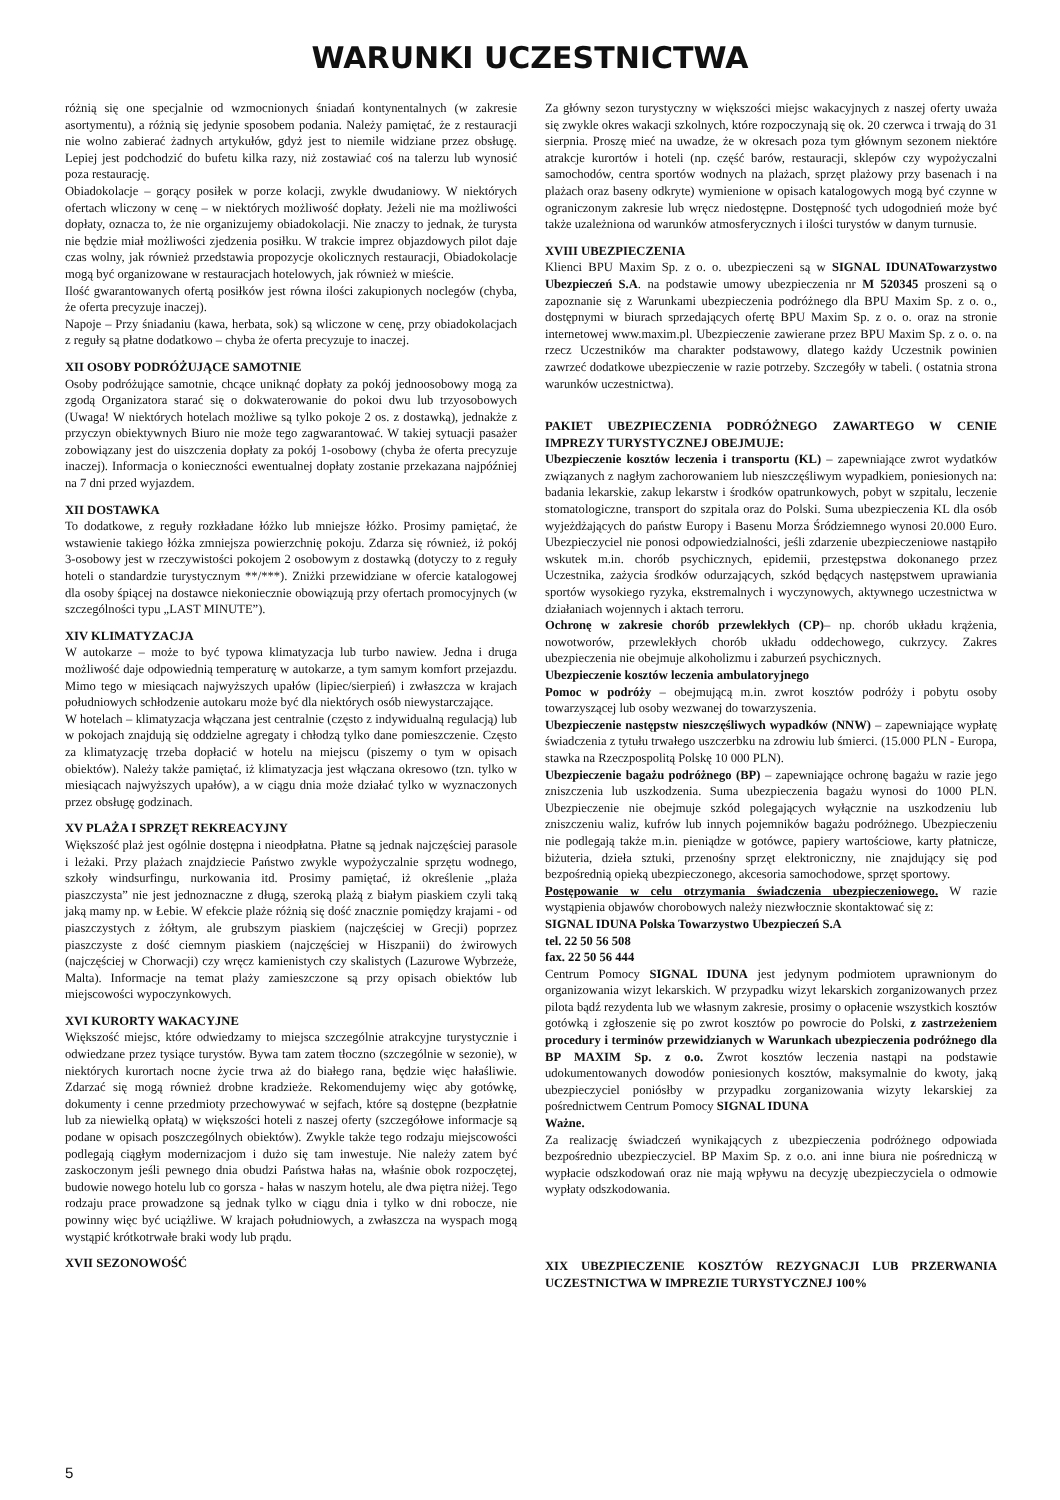WARUNKI UCZESTNICTWA
różnią się one specjalnie od wzmocnionych śniadań kontynentalnych (w zakresie asortymentu), a różnią się jedynie sposobem podania. Należy pamiętać, że z restauracji nie wolno zabierać żadnych artykułów, gdyż jest to niemile widziane przez obsługę. Lepiej jest podchodzić do bufetu kilka razy, niż zostawiać coś na talerzu lub wynosić poza restaurację.
Obiadokolacje – gorący posiłek w porze kolacji, zwykle dwudaniowy. W niektórych ofertach wliczony w cenę – w niektórych możliwość dopłaty. Jeżeli nie ma możliwości dopłaty, oznacza to, że nie organizujemy obiadokolacji. Nie znaczy to jednak, że turysta nie będzie miał możliwości zjedzenia posiłku. W trakcie imprez objazdowych pilot daje czas wolny, jak również przedstawia propozycje okolicznych restauracji, Obiadokolacje mogą być organizowane w restauracjach hotelowych, jak również w mieście.
Ilość gwarantowanych ofertą posiłków jest równa ilości zakupionych noclegów (chyba, że oferta precyzuje inaczej).
Napoje – Przy śniadaniu (kawa, herbata, sok) są wliczone w cenę, przy obiadokolacjach z reguły są płatne dodatkowo – chyba że oferta precyzuje to inaczej.
XII OSOBY PODRÓŻUJĄCE SAMOTNIE
Osoby podróżujące samotnie, chcące uniknąć dopłaty za pokój jednoosobowy mogą za zgodą Organizatora starać się o dokwaterowanie do pokoi dwu lub trzyosobowych (Uwaga! W niektórych hotelach możliwe są tylko pokoje 2 os. z dostawką), jednakże z przyczyn obiektywnych Biuro nie może tego zagwarantować. W takiej sytuacji pasażer zobowiązany jest do uiszczenia dopłaty za pokój 1-osobowy (chyba że oferta precyzuje inaczej). Informacja o konieczności ewentualnej dopłaty zostanie przekazana najpóźniej na 7 dni przed wyjazdem.
XII DOSTAWKA
To dodatkowe, z reguły rozkładane łóżko lub mniejsze łóżko. Prosimy pamiętać, że wstawienie takiego łóżka zmniejsza powierzchnię pokoju. Zdarza się również, iż pokój 3-osobowy jest w rzeczywistości pokojem 2 osobowym z dostawką (dotyczy to z reguły hoteli o standardzie turystycznym **/***). Zniżki przewidziane w ofercie katalogowej dla osoby śpiącej na dostawce niekoniecznie obowiązują przy ofertach promocyjnych (w szczególności typu „LAST MINUTE”).
XIV KLIMATYZACJA
W autokarze – może to być typowa klimatyzacja lub turbo nawiew. Jedna i druga możliwość daje odpowiednią temperaturę w autokarze, a tym samym komfort przejazdu. Mimo tego w miesiącach najwyższych upałów (lipiec/sierpień) i zwłaszcza w krajach południowych schłodzenie autokaru może być dla niektórych osób niewystarczające.
W hotelach – klimatyzacja włączana jest centralnie (często z indywidualną regulacją) lub w pokojach znajdują się oddzielne agregaty i chłodzą tylko dane pomieszczenie. Często za klimatyzację trzeba dopłacić w hotelu na miejscu (piszemy o tym w opisach obiektów). Należy także pamiętać, iż klimatyzacja jest włączana okresowo (tzn. tylko w miesiącach najwyższych upałów), a w ciągu dnia może działać tylko w wyznaczonych przez obsługę godzinach.
XV PLAŻA I SPRZĘT REKREACYJNY
Większość plaż jest ogólnie dostępna i nieodpłatna. Płatne są jednak najczęściej parasole i leżaki. Przy plażach znajdziecie Państwo zwykle wypożyczalnie sprzętu wodnego, szkoły windsurfingu, nurkowania itd. Prosimy pamiętać, iż określenie „plaża piaszczysta” nie jest jednoznaczne z długą, szeroką plażą z białym piaskiem czyli taką jaką mamy np. w Łebie. W efekcie plaże różnią się dość znacznie pomiędzy krajami - od piaszczystych z żółtym, ale grubszym piaskiem (najczęściej w Grecji) poprzez piaszczyste z dość ciemnym piaskiem (najczęściej w Hiszpanii) do żwirowych (najczęściej w Chorwacji) czy wręcz kamienistych czy skalistych (Lazurowe Wybrzeże, Malta). Informacje na temat plaży zamieszczone są przy opisach obiektów lub miejscowości wypoczynkowych.
XVI KURORTY WAKACYJNE
Większość miejsc, które odwiedzamy to miejsca szczególnie atrakcyjne turystycznie i odwiedzane przez tysiące turystów. Bywa tam zatem tłoczno (szczególnie w sezonie), w niektórych kurortach nocne życie trwa aż do białego rana, będzie więc hałaśliwie. Zdarzać się mogą również drobne kradzieże. Rekomendujemy więc aby gotówkę, dokumenty i cenne przedmioty przechowywać w sejfach, które są dostępne (bezpłatnie lub za niewielką opłatą) w większości hoteli z naszej oferty (szczegółowe informacje są podane w opisach poszczególnych obiektów). Zwykle także tego rodzaju miejscowości podlegają ciągłym modernizacjom i dużo się tam inwestuje. Nie należy zatem być zaskoczonym jeśli pewnego dnia obudzi Państwa hałas na, właśnie obok rozpoczętej, budowie nowego hotelu lub co gorsza - hałas w naszym hotelu, ale dwa piętra niżej. Tego rodzaju prace prowadzone są jednak tylko w ciągu dnia i tylko w dni robocze, nie powinny więc być uciążliwe. W krajach południowych, a zwłaszcza na wyspach mogą wystąpić krótkotrwałe braki wody lub prądu.
XVII SEZONOWOŚĆ
Za główny sezon turystyczny w większości miejsc wakacyjnych z naszej oferty uważa się zwykle okres wakacji szkolnych, które rozpoczynają się ok. 20 czerwca i trwają do 31 sierpnia. Proszę mieć na uwadze, że w okresach poza tym głównym sezonem niektóre atrakcje kurortów i hoteli (np. część barów, restauracji, sklepów czy wypożyczalni samochodów, centra sportów wodnych na plażach, sprzęt plażowy przy basenach i na plażach oraz baseny odkryte) wymienione w opisach katalogowych mogą być czynne w ograniczonym zakresie lub wręcz niedostępne. Dostępność tych udogodnień może być także uzależniona od warunków atmosferycznych i ilości turystów w danym turnusie.
XVIII UBEZPIECZENIA
Klienci BPU Maxim Sp. z o. o. ubezpieczeni są w SIGNAL IDUNATowarzystwo Ubezpieczeń S.A. na podstawie umowy ubezpieczenia nr M 520345 proszeni są o zapoznanie się z Warunkami ubezpieczenia podróżnego dla BPU Maxim Sp. z o. o., dostępnymi w biurach sprzedających ofertę BPU Maxim Sp. z o. o. oraz na stronie internetowej www.maxim.pl. Ubezpieczenie zawierane przez BPU Maxim Sp. z o. o. na rzecz Uczestników ma charakter podstawowy, dlatego każdy Uczestnik powinien zawrzeć dodatkowe ubezpieczenie w razie potrzeby. Szczegóły w tabeli. ( ostatnia strona warunków uczestnictwa).
PAKIET UBEZPIECZENIA PODRÓŻNEGO ZAWARTEGO W CENIE IMPREZY TURYSTYCZNEJ OBEJMUJE:
Ubezpieczenie kosztów leczenia i transportu (KL) – zapewniające zwrot wydatków związanych z nagłym zachorowaniem lub nieszczęśliwym wypadkiem, poniesionych na: badania lekarskie, zakup lekarstw i środków opatrunkowych, pobyt w szpitalu, leczenie stomatologiczne, transport do szpitala oraz do Polski. Suma ubezpieczenia KL dla osób wyjeżdżających do państw Europy i Basenu Morza Śródziemnego wynosi 20.000 Euro. Ubezpieczyciel nie ponosi odpowiedzialności, jeśli zdarzenie ubezpieczeniowe nastąpiło wskutek m.in. chorób psychicznych, epidemii, przestępstwa dokonanego przez Uczestnika, zażycia środków odurzających, szkód będących następstwem uprawiania sportów wysokiego ryzyka, ekstremalnych i wyczynowych, aktywnego uczestnictwa w działaniach wojennych i aktach terroru.
Ochronę w zakresie chorób przewlekłych (CP)– np. chorób układu krążenia, nowotworów, przewlekłych chorób układu oddechowego, cukrzycy. Zakres ubezpieczenia nie obejmuje alkoholizmu i zaburzeń psychicznych.
Ubezpieczenie kosztów leczenia ambulatoryjnego
Pomoc w podróży – obejmującą m.in. zwrot kosztów podróży i pobytu osoby towarzyszącej lub osoby wezwanej do towarzyszenia.
Ubezpieczenie następstw nieszczęśliwych wypadków (NNW) – zapewniające wypłatę świadczenia z tytułu trwałego uszczerbku na zdrowiu lub śmierci. (15.000 PLN - Europa, stawka na Rzeczpospolitą Polskę 10 000 PLN).
Ubezpieczenie bagażu podróżnego (BP) – zapewniające ochronę bagażu w razie jego zniszczenia lub uszkodzenia. Suma ubezpieczenia bagażu wynosi do 1000 PLN. Ubezpieczenie nie obejmuje szkód polegających wyłącznie na uszkodzeniu lub zniszczeniu waliz, kufrów lub innych pojemników bagażu podróżnego. Ubezpieczeniu nie podlegają także m.in. pieniądze w gotówce, papiery wartościowe, karty płatnicze, biżuteria, dzieła sztuki, przenośny sprzęt elektroniczny, nie znajdujący się pod bezpośrednią opieką ubezpieczonego, akcesoria samochodowe, sprzęt sportowy.
Postępowanie w celu otrzymania świadczenia ubezpieczeniowego. W razie wystąpienia objawów chorobowych należy niezwłocznie skontaktować się z:
SIGNAL IDUNA Polska Towarzystwo Ubezpieczeń S.A
tel. 22 50 56 508
fax. 22 50 56 444
Centrum Pomocy SIGNAL IDUNA jest jedynym podmiotem uprawnionym do organizowania wizyt lekarskich. W przypadku wizyt lekarskich zorganizowanych przez pilota bądź rezydenta lub we własnym zakresie, prosimy o opłacenie wszystkich kosztów gotówką i zgłoszenie się po zwrot kosztów po powrocie do Polski, z zastrzeżeniem procedury i terminów przewidzianych w Warunkach ubezpieczenia podróżnego dla BP MAXIM Sp. z o.o. Zwrot kosztów leczenia nastąpi na podstawie udokumentowanych dowodów poniesionych kosztów, maksymalnie do kwoty, jaką ubezpieczyciel poniósłby w przypadku zorganizowania wizyty lekarskiej za pośrednictwem Centrum Pomocy SIGNAL IDUNA
Ważne.
Za realizację świadczeń wynikających z ubezpieczenia podróżnego odpowiada bezpośrednio ubezpieczyciel. BP Maxim Sp. z o.o. ani inne biura nie pośredniczą w wypłacie odszkodowań oraz nie mają wpływu na decyzję ubezpieczyciela o odmowie wypłaty odszkodowania.
XIX UBEZPIECZENIE KOSZTÓW REZYGNACJI LUB PRZERWANIA UCZESTNICTWA W IMPREZIE TURYSTYCZNEJ 100%
5